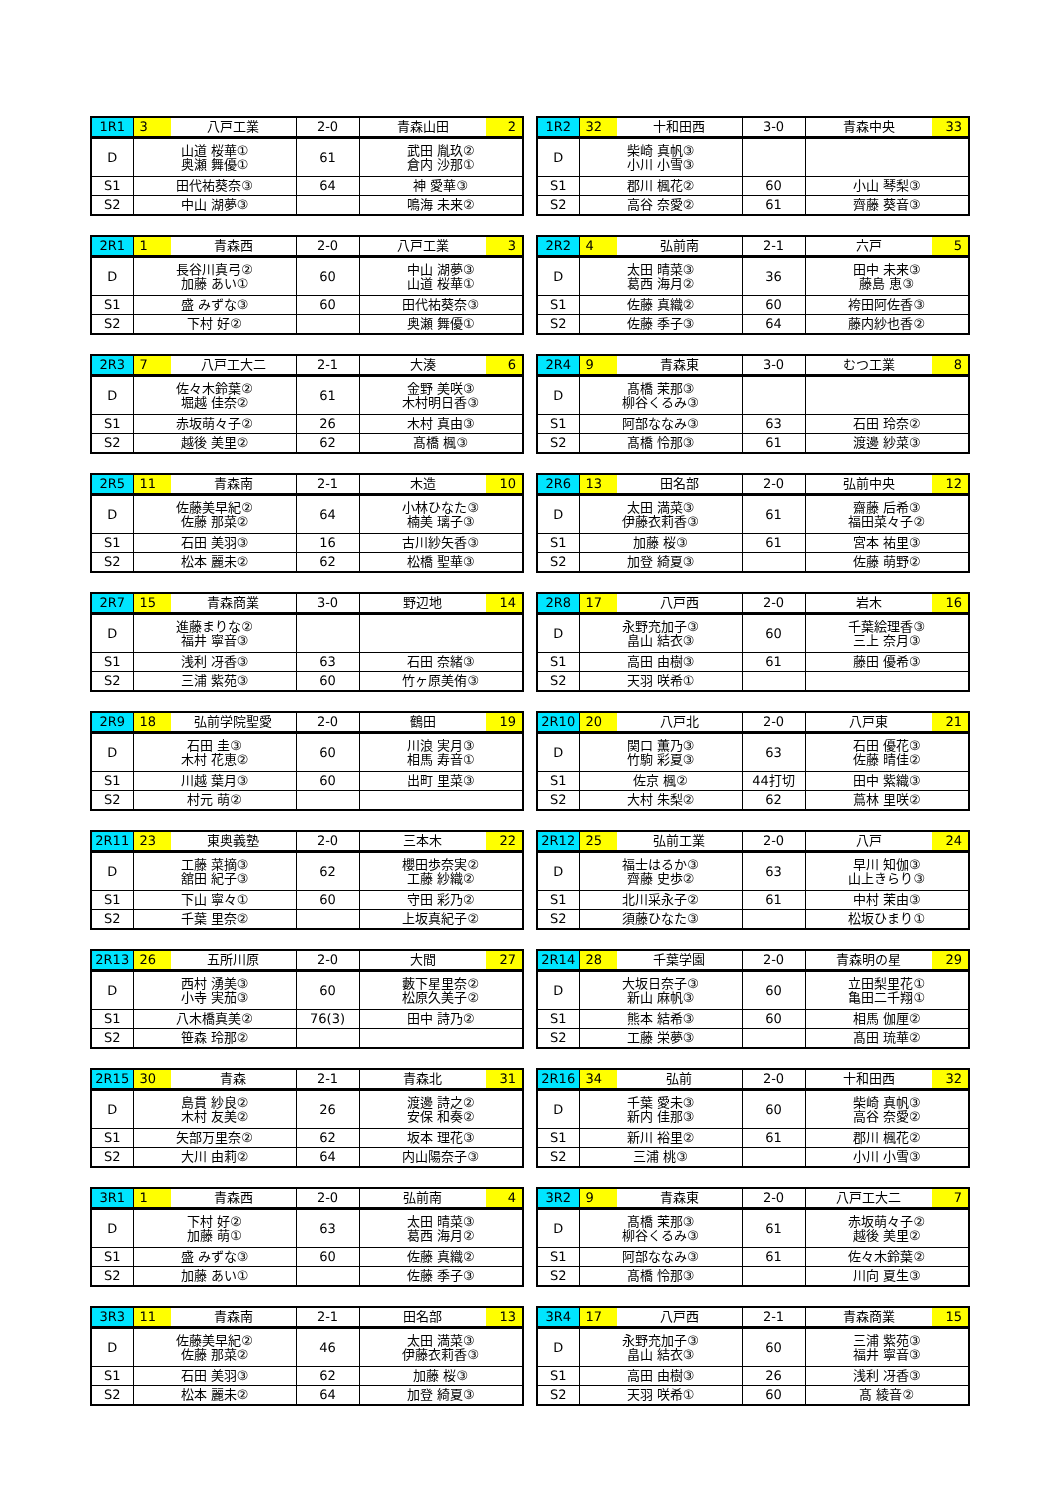| 1R1 | 3 | 八戸工業 | 2-0 | 青森山田 | 2 |
| D | 山道 桜華① 奥瀬 舞優① | | 61 | 武田 胤玖② 倉内 沙那① | |
| S1 | 田代祐葵奈③ | | 64 | 神 愛華③ | |
| S2 | 中山 湖夢③ | | | 鳴海 未来② | |
| 1R2 | 32 | 十和田西 | 3-0 | 青森中央 | 33 |
| D | 柴崎 真帆③ 小川 小雪③ | | | | |
| S1 | 郡川 楓花② | | 60 | 小山 琴梨③ | |
| S2 | 高谷 奈愛② | | 61 | 齊藤 葵音③ | |
| 2R1 | 1 | 青森西 | 2-0 | 八戸工業 | 3 |
| D | 長谷川真弓② 加藤 あい① | | 60 | 中山 湖夢③ 山道 桜華① | |
| S1 | 盛 みずな③ | | 60 | 田代祐葵奈③ | |
| S2 | 下村 好② | | | 奥瀬 舞優① | |
| 2R2 | 4 | 弘前南 | 2-1 | 六戸 | 5 |
| D | 太田 晴菜③ 葛西 海月② | | 36 | 田中 未来③ 藤島 恵③ | |
| S1 | 佐藤 真織② | | 60 | 袴田阿佐香③ | |
| S2 | 佐藤 季子③ | | 64 | 藤内紗也香② | |
| 2R3 | 7 | 八戸工大二 | 2-1 | 大湊 | 6 |
| D | 佐々木鈴葉② 堀越 佳奈② | | 61 | 金野 美咲③ 木村明日香③ | |
| S1 | 赤坂萌々子② | | 26 | 木村 真由③ | |
| S2 | 越後 美里② | | 62 | 髙橋 楓③ | |
| 2R4 | 9 | 青森東 | 3-0 | むつ工業 | 8 |
| D | 髙橋 茉那③ 柳谷くるみ③ | | | | |
| S1 | 阿部ななみ③ | | 63 | 石田 玲奈② | |
| S2 | 髙橋 怜那③ | | 61 | 渡邊 紗菜③ | |
| 2R5 | 11 | 青森南 | 2-1 | 木造 | 10 |
| D | 佐藤美早紀② 佐藤 那菜② | | 64 | 小林ひなた③ 楠美 璃子③ | |
| S1 | 石田 美羽③ | | 16 | 古川紗矢香③ | |
| S2 | 松本 麗未② | | 62 | 松橋 聖華③ | |
| 2R6 | 13 | 田名部 | 2-0 | 弘前中央 | 12 |
| D | 太田 満菜③ 伊藤衣莉香③ | | 61 | 齋藤 后希③ 福田菜々子② | |
| S1 | 加藤 桜③ | | 61 | 宮本 祐里③ | |
| S2 | 加登 綺夏③ | | | 佐藤 萌野② | |
| 2R7 | 15 | 青森商業 | 3-0 | 野辺地 | 14 |
| D | 進藤まりな② 福井 寧音③ | | | | |
| S1 | 浅利 冴香③ | | 63 | 石田 奈緒③ | |
| S2 | 三浦 紫苑③ | | 60 | 竹ヶ原美侑③ | |
| 2R8 | 17 | 八戸西 | 2-0 | 岩木 | 16 |
| D | 永野充加子③ 畠山 結衣③ | | 60 | 千葉絵理香③ 三上 奈月③ | |
| S1 | 高田 由樹③ | | 61 | 藤田 優希③ | |
| S2 | 天羽 咲希① | | | | |
| 2R9 | 18 | 弘前学院聖愛 | 2-0 | 鶴田 | 19 |
| D | 石田 圭③ 木村 花恵② | | 60 | 川浪 実月③ 相馬 寿音① | |
| S1 | 川越 葉月③ | | 60 | 出町 里菜③ | |
| S2 | 村元 萌② | | | | |
| 2R10 | 20 | 八戸北 | 2-0 | 八戸東 | 21 |
| D | 関口 薫乃③ 竹駒 彩夏③ | | 63 | 石田 優花③ 佐藤 晴佳② | |
| S1 | 佐京 楓② | | 44打切 | 田中 紫織③ | |
| S2 | 大村 朱梨② | | 62 | 蔦林 里咲② | |
| 2R11 | 23 | 東奥義塾 | 2-0 | 三本木 | 22 |
| D | 工藤 菜摘③ 舘田 紀子③ | | 62 | 櫻田歩奈実② 工藤 紗織② | |
| S1 | 下山 寧々① | | 60 | 守田 彩乃② | |
| S2 | 千葉 里奈② | | | 上坂真紀子② | |
| 2R12 | 25 | 弘前工業 | 2-0 | 八戸 | 24 |
| D | 福士はるか③ 齊藤 史歩② | | 63 | 早川 知伽③ 山上きらり③ | |
| S1 | 北川采永子② | | 61 | 中村 茉由③ | |
| S2 | 須藤ひなた③ | | | 松坂ひまり① | |
| 2R13 | 26 | 五所川原 | 2-0 | 大間 | 27 |
| D | 西村 湧美③ 小寺 実茄③ | | 60 | 藪下星里奈② 松原久美子② | |
| S1 | 八木橋真美② | | 76(3) | 田中 詩乃② | |
| S2 | 笹森 玲那② | | | | |
| 2R14 | 28 | 千葉学園 | 2-0 | 青森明の星 | 29 |
| D | 大坂日奈子③ 新山 麻帆③ | | 60 | 立田梨里花① 亀田二千翔① | |
| S1 | 熊本 結希③ | | 60 | 相馬 伽厘② | |
| S2 | 工藤 栄夢③ | | | 髙田 琉華② | |
| 2R15 | 30 | 青森 | 2-1 | 青森北 | 31 |
| D | 島貫 紗良② 木村 友美② | | 26 | 渡邊 詩之② 安保 和奏② | |
| S1 | 矢部万里奈② | | 62 | 坂本 理花③ | |
| S2 | 大川 由莉② | | 64 | 内山陽奈子③ | |
| 2R16 | 34 | 弘前 | 2-0 | 十和田西 | 32 |
| D | 千葉 愛未③ 新内 佳那③ | | 60 | 柴崎 真帆③ 高谷 奈愛② | |
| S1 | 新川 裕里② | | 61 | 郡川 楓花② | |
| S2 | 三浦 桃③ | | | 小川 小雪③ | |
| 3R1 | 1 | 青森西 | 2-0 | 弘前南 | 4 |
| D | 下村 好② 加藤 萌① | | 63 | 太田 晴菜③ 葛西 海月② | |
| S1 | 盛 みずな③ | | 60 | 佐藤 真織② | |
| S2 | 加藤 あい① | | | 佐藤 季子③ | |
| 3R2 | 9 | 青森東 | 2-0 | 八戸工大二 | 7 |
| D | 髙橋 茉那③ 柳谷くるみ③ | | 61 | 赤坂萌々子② 越後 美里② | |
| S1 | 阿部ななみ③ | | 61 | 佐々木鈴葉② | |
| S2 | 髙橋 怜那③ | | | 川向 夏生③ | |
| 3R3 | 11 | 青森南 | 2-1 | 田名部 | 13 |
| D | 佐藤美早紀② 佐藤 那菜② | | 46 | 太田 満菜③ 伊藤衣莉香③ | |
| S1 | 石田 美羽③ | | 62 | 加藤 桜③ | |
| S2 | 松本 麗未② | | 64 | 加登 綺夏③ | |
| 3R4 | 17 | 八戸西 | 2-1 | 青森商業 | 15 |
| D | 永野充加子③ 畠山 結衣③ | | 60 | 三浦 紫苑③ 福井 寧音③ | |
| S1 | 高田 由樹③ | | 26 | 浅利 冴香③ | |
| S2 | 天羽 咲希① | | 60 | 髙 綾音② | |